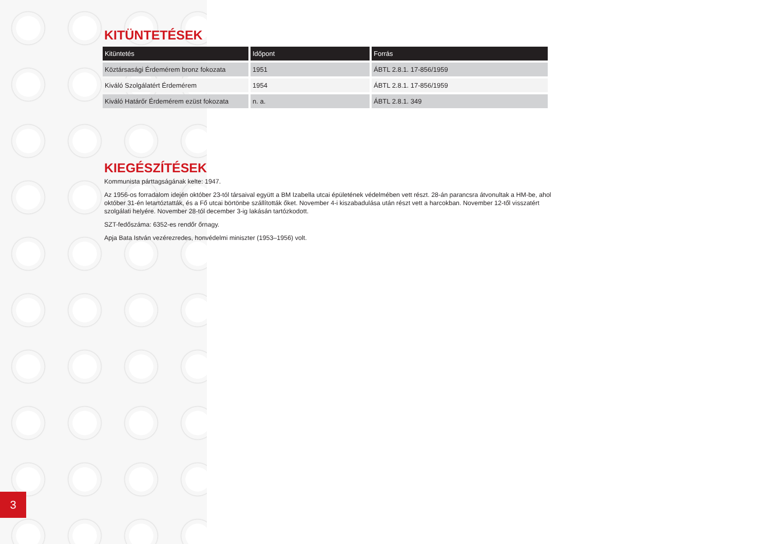KITÜNTETÉSEK
| Kitüntetés | Időpont | Forrás |
| --- | --- | --- |
| Köztársasági Érdemérem bronz fokozata | 1951 | ÁBTL 2.8.1. 17-856/1959 |
| Kiváló Szolgálatért Érdemérem | 1954 | ÁBTL 2.8.1. 17-856/1959 |
| Kiváló Határőr Érdemérem ezüst fokozata | n. a. | ÁBTL 2.8.1. 349 |
KIEGÉSZÍTÉSEK
Kommunista párttagságának kelte: 1947.
Az 1956-os forradalom idején október 23-tól társaival együtt a BM Izabella utcai épületének védelmében vett részt. 28-án parancsra átvonultak a HM-be, ahol október 31-én letartóztatták, és a Fő utcai börtönbe szállították őket. November 4-i kiszabadulása után részt vett a harcokban. November 12-től visszatért szolgálati helyére. November 28-tól december 3-ig lakásán tartózkodott.
SZT-fedőszáma: 6352-es rendőr őrnagy.
Apja Bata István vezérezredes, honvédelmi miniszter (1953–1956) volt.
3